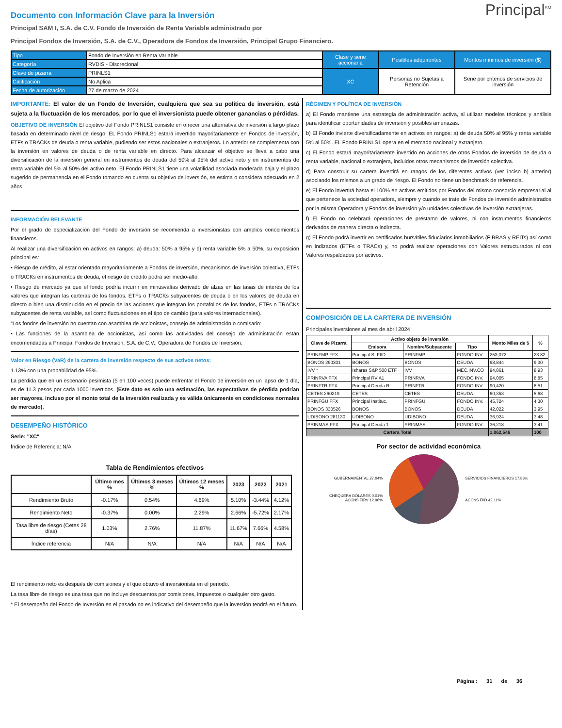Principal<sup>SM</sup>
Documento con Información Clave para la Inversión
Principal SAM I, S.A. de C.V. Fondo de Inversión de Renta Variable administrado por
Principal Fondos de Inversión, S.A. de C.V., Operadora de Fondos de Inversión, Principal Grupo Financiero.
| Tipo | Fondo de Inversión en Renta Variable | Clase y serie accionaria | Posibles adquirentes | Montos mínimos de inversión ($) |
| Categoría | RVDIS - Discrecional | | | |
| Clave de pizarra | PRINLS1 | XC | Personas no Sujetas a Retención | Serie por criterios de servicios de inversión |
| Calificación | No Aplica | | | |
| Fecha de autorización | 27 de marzo de 2024 | | | |
IMPORTANTE: El valor de un Fondo de Inversión, cualquiera que sea su política de inversión, está sujeta a la fluctuación de los mercados, por lo que el inversionista puede obtener ganancias o pérdidas.
OBJETIVO DE INVERSIÓN El objetivo del Fondo PRINLS1 consiste en ofrecer una alternativa de inversión a largo plazo basada en determinado nivel de riesgo. EL Fondo PRINLS1 estará invertido mayoritariamente en Fondos de inversión, ETFs o TRACKs de deuda o renta variable, pudiendo ser estos nacionales o extranjeros. Lo anterior se complementa con la inversión en valores de deuda o de renta variable en directo. Para alcanzar el objetivo se lleva a cabo una diversificación de la inversión general en instrumentos de deuda del 50% al 95% del activo neto y en instrumentos de renta variable del 5% al 50% del activo neto. El Fondo PRINLS1 tiene una volatilidad asociada moderada baja y el plazo sugerido de permanencia en el Fondo tomando en cuenta su objetivo de inversión, se estima o considera adecuado en 2 años.
INFORMACIÓN RELEVANTE
Por el grado de especialización del Fondo de inversión se recomienda a inversionistas con amplios conocimientos financieros.
Al realizar una diversificación en activos en rangos: a) deuda: 50% a 95% y b) renta variable 5% a 50%, su exposición principal es:
• Riesgo de crédito, al estar orientado mayoritariamente a Fondos de inversión, mecanismos de inversión colectiva, ETFs o TRACKs en instrumentos de deuda, el riesgo de crédito podrá ser medio-alto.
• Riesgo de mercado ya que el fondo podría incurrir en minusvalías derivado de alzas en las tasas de interés de los valores que integran las carteras de los fondos, ETFs o TRACKs subyacentes de deuda o en los valores de deuda en directo o bien una disminución en el precio de las acciones que integran los portafolios de los fondos, ETFs o TRACKs subyacentes de renta variable, así como fluctuaciones en el tipo de cambio (para valores internacionales).
“Los fondos de inversión no cuentan con asamblea de accionistas, consejo de administración o comisario:
• Las funciones de la asamblea de accionistas, así como las actividades del consejo de administración están encomendadas a Principal Fondos de Inversión, S.A. de C.V., Operadora de Fondos de Inversión.
Valor en Riesgo (VaR) de la cartera de inversión respecto de sus activos netos:
1.13% con una probabilidad de 95%.
La pérdida que en un escenario pesimista (5 en 100 veces) puede enfrentar el Fondo de inversión en un lapso de 1 día, es de 11.3 pesos por cada 1000 invertidos. (Este dato es solo una estimación, las expectativas de pérdida podrían ser mayores, incluso por el monto total de la inversión realizada y es válida únicamente en condiciones normales de mercado).
DESEMPEÑO HISTÓRICO
Serie: "XC"
Índice de Referencia: N/A
Tabla de Rendimientos efectivos
| | Último mes % | Últimos 3 meses % | Últimos 12 meses % | 2023 | 2022 | 2021 |
| --- | --- | --- | --- | --- | --- | --- |
| Rendimiento Bruto | -0.17% | 0.54% | 4.69% | 5.10% | -3.44% | 4.12% |
| Rendimiento Neto | -0.37% | 0.00% | 2.29% | 2.66% | -5.72% | 2.17% |
| Tasa libre de riesgo (Cetes 28 días) | 1.03% | 2.76% | 11.87% | 11.67% | 7.66% | 4.58% |
| Índice referencia | N/A | N/A | N/A | N/A | N/A | N/A |
El rendimiento neto es después de comisiones y el que obtuvo el inversionista en el periodo.
La tasa libre de riesgo es una tasa que no incluye descuentos por comisiones, impuestos o cualquier otro gasto.
* El desempeño del Fondo de Inversión en el pasado no es indicativo del desempeño que la inversión tendrá en el futuro.
RÉGIMEN Y POLÍTICA DE INVERSIÓN
a) El Fondo mantiene una estrategia de administración activa, al utilizar modelos técnicos y análisis para identificar oportunidades de inversión y posibles amenazas.
b) El Fondo invierte diversificadamente en activos en rangos: a) de deuda 50% al 95% y renta variable 5% al 50%. EL Fondo PRINLS1 opera en el mercado nacional y extranjero.
c) El Fondo estará mayoritariamente invertido en acciones de otros Fondos de inversión de deuda o renta variable, nacional o extranjera, incluidos otros mecanismos de inversión colectiva.
d) Para construir su cartera invertirá en rangos de los diferentes activos (ver inciso b) anterior) asociando los mismos a un grado de riesgo. El Fondo no tiene un benchmark de referencia.
e) El Fondo invertirá hasta el 100% en activos emitidos por Fondos del mismo consorcio empresarial al que pertenece la sociedad operadora, siempre y cuando se trate de Fondos de inversión administrados por la misma Operadora y Fondos de inversión y/o unidades colectivas de inversión extranjeras.
f) El Fondo no celebrará operaciones de préstamo de valores, ni con instrumentos financieros derivados de manera directa o indirecta.
g) El Fondo podrá invertir en certificados bursátiles fiduciarios inmobiliarios (FIBRAS y REITs) así como en indizados (ETFs o TRACs) y, no podrá realizar operaciones con Valores estructurados ni con Valores respaldados por activos.
COMPOSICIÓN DE LA CARTERA DE INVERSIÓN
Principales inversiones al mes de abril 2024
| Clave de Pizarra | Activo objeto de inversión | | | Monto Miles de $ | % |
| --- | --- | --- | --- | --- | --- |
| | Emisora | Nombre/Subyacente | Tipo | | |
| PRINFMP FFX | Principal S, FIID | PRINFMP | FONDO INV. | 253,072 | 23.82 |
| BONOS 290301 | BONOS | BONOS | DEUDA | 98,844 | 9.30 |
| IVV * | Ishares S&P 500 ETF | IVV | MEC.INV.CO | 94,861 | 8.93 |
| PRINRVA FFX | Principal RV A1 | PRINRVA | FONDO INV. | 94,005 | 8.85 |
| PRINFTR FFX | Principal Deuda R | PRINFTR | FONDO INV. | 90,420 | 8.51 |
| CETES 260219 | CETES | CETES | DEUDA | 60,353 | 5.68 |
| PRINFGU FFX | Principal Instituc. | PRINFGU | FONDO INV. | 45,724 | 4.30 |
| BONOS 330526 | BONOS | BONOS | DEUDA | 42,022 | 3.95 |
| UDIBONO 281130 | UDIBONO | UDIBONO | DEUDA | 36,924 | 3.48 |
| PRINMAS FFX | Principal Deuda 1 | PRINMAS | FONDO INV. | 36,218 | 3.41 |
| Cartera Total | | | | 1,062,546 | 100 |
Por sector de actividad económica
GUBERNAMENTAL 27.04%
CHEQUERA DÓLARES 0.01%
ACCNS FIRV 12.96%
SERVICIOS FINANCIEROS 17.88%
ACCNS FIID 42.11%
Página : 31 de 36